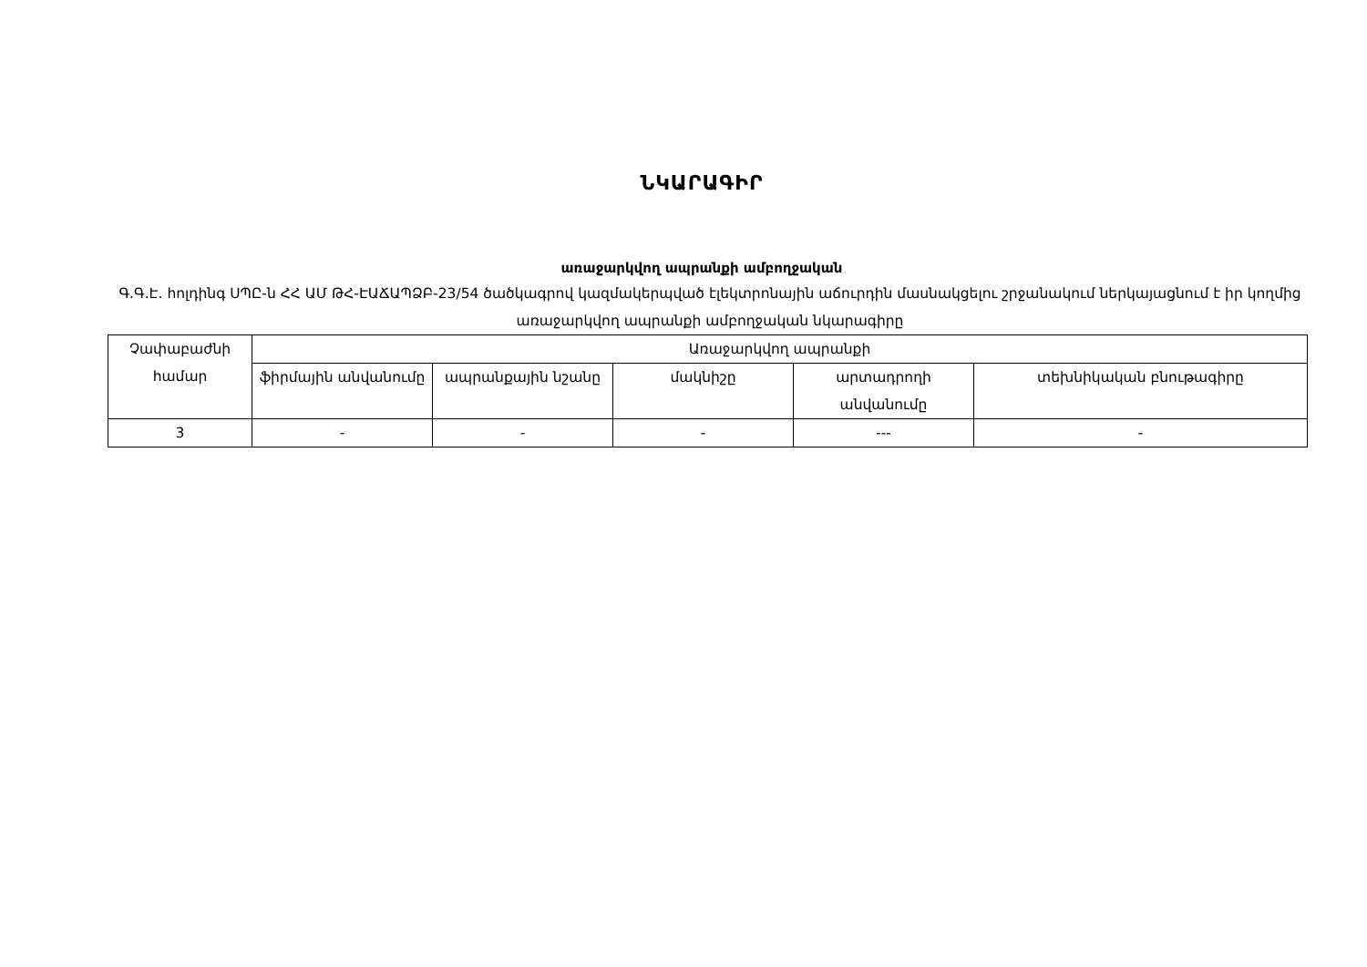ՆԿԱՐԱԳԻՐ
առաջարկվող ապրանքի ամբողջական
Գ.Գ.Է. հոլդինգ ՍՊԸ-ն ՀՀ ԱՄ ԹՀ-ԷԱՃԱՊՁԲ-23/54 ծածկագրով կազմակերպված էլեկտրոնային աճուրդին մասնակցելու շրջանակում ներկայացնում է իր կողմից առաջարկվող ապրանքի ամբողջական նկարագիրը
| Չափաբաժնի համար | Առաջարկվող ապրանքի | | | | |
| --- | --- | --- | --- | --- | --- |
| | ֆիրմային անվանումը | ապրանքային նշանը | մակնիշը | արտադրողի անվանումը | տեխնիկական բնութագիրը |
| 3 | - | - | - | --- | - |